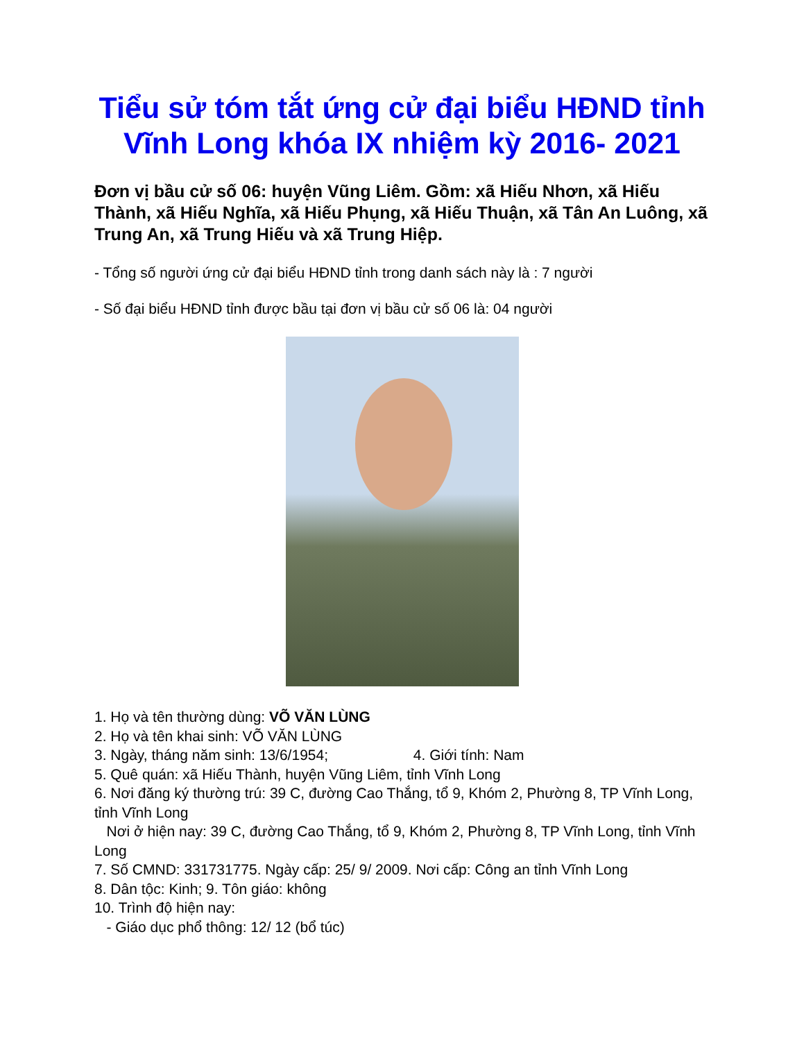Tiểu sử tóm tắt ứng cử đại biểu HĐND tỉnh Vĩnh Long khóa IX nhiệm kỳ 2016- 2021
Đơn vị bầu cử số 06: huyện Vũng Liêm. Gồm: xã Hiếu Nhơn, xã Hiếu Thành, xã Hiếu Nghĩa, xã Hiếu Phụng, xã Hiếu Thuận, xã Tân An Luông, xã Trung An, xã Trung Hiếu và xã Trung Hiệp.
- Tổng số người ứng cử đại biểu HĐND tỉnh trong danh sách này là : 7 người
- Số đại biểu HĐND tỉnh được bầu tại đơn vị bầu cử số 06 là: 04 người
1. Họ và tên thường dùng: VÕ VĂN LÙNG
2. Họ và tên khai sinh: VÕ VĂN LÙNG
3. Ngày, tháng năm sinh: 13/6/1954; 4. Giới tính: Nam
5. Quê quán: xã Hiếu Thành, huyện Vũng Liêm, tỉnh Vĩnh Long
6. Nơi đăng ký thường trú: 39 C, đường Cao Thắng, tổ 9, Khóm 2, Phường 8, TP Vĩnh Long, tỉnh Vĩnh Long
Nơi ở hiện nay: 39 C, đường Cao Thắng, tổ 9, Khóm 2, Phường 8, TP Vĩnh Long, tỉnh Vĩnh Long
7. Số CMND: 331731775. Ngày cấp: 25/ 9/ 2009. Nơi cấp: Công an tỉnh Vĩnh Long
8. Dân tộc: Kinh; 9. Tôn giáo: không
10. Trình độ hiện nay:
- Giáo dục phổ thông: 12/ 12 (bổ túc)